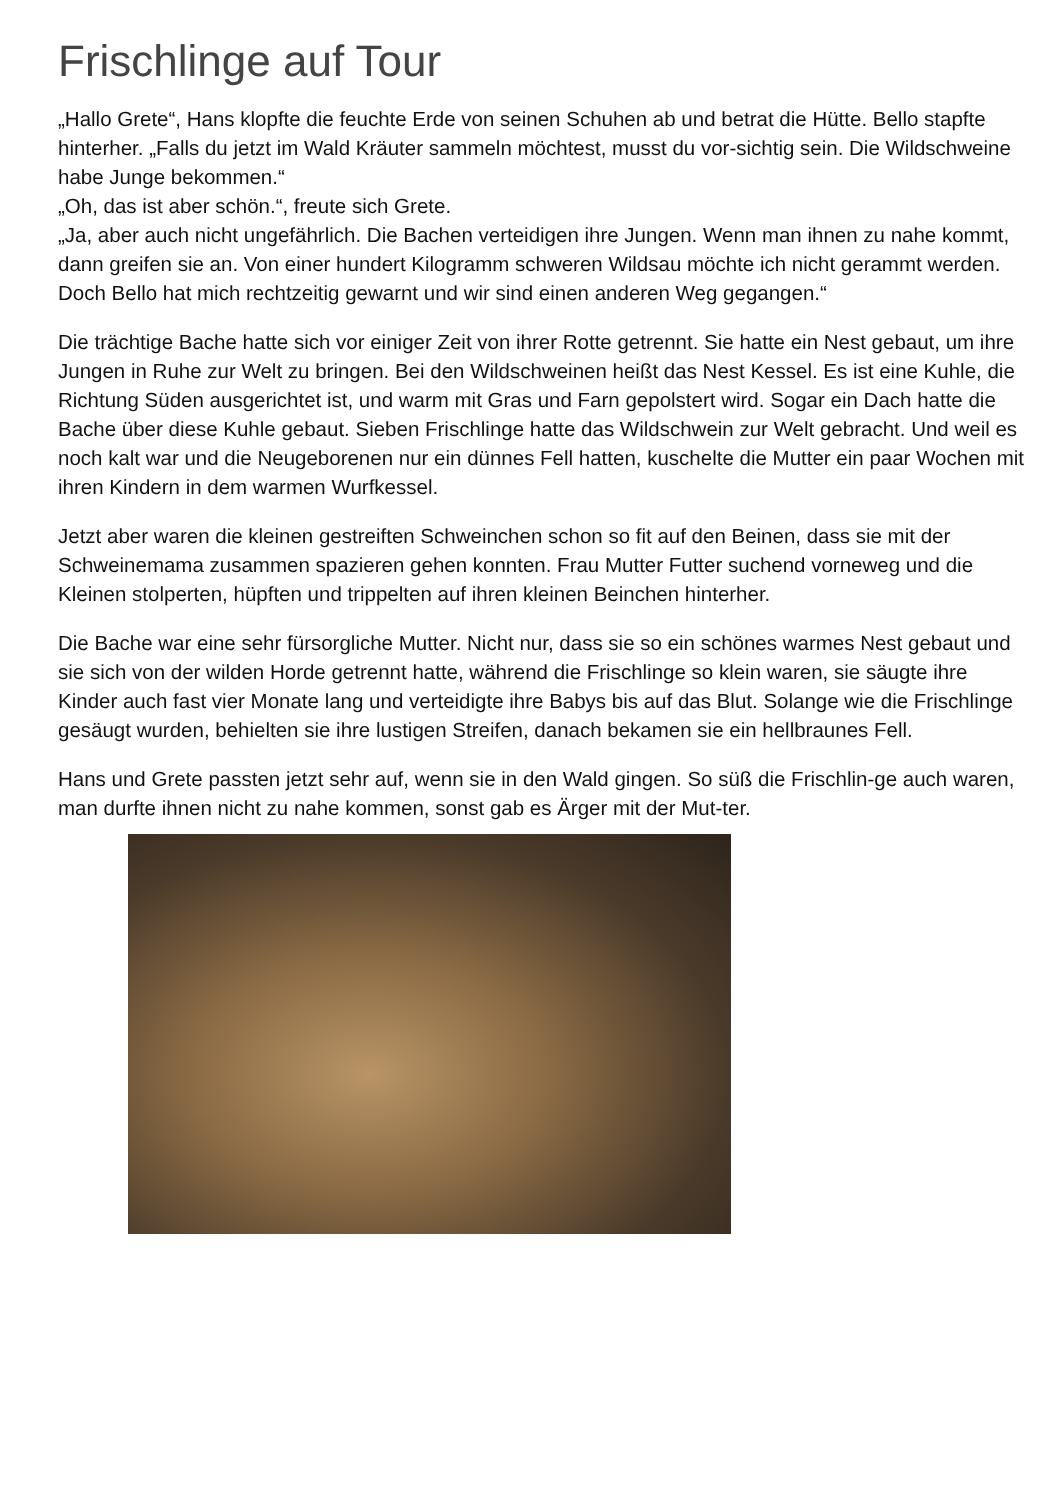Frischlinge auf Tour
„Hallo Grete“, Hans klopfte die feuchte Erde von seinen Schuhen ab und betrat die Hütte. Bello stapfte hinterher. „Falls du jetzt im Wald Kräuter sammeln möchtest, musst du vor-sichtig sein. Die Wildschweine habe Junge bekommen.“
„Oh, das ist aber schön.“, freute sich Grete.
„Ja, aber auch nicht ungefährlich. Die Bachen verteidigen ihre Jungen. Wenn man ihnen zu nahe kommt, dann greifen sie an. Von einer hundert Kilogramm schweren Wildsau möchte ich nicht gerammt werden. Doch Bello hat mich rechtzeitig gewarnt und wir sind einen anderen Weg gegangen.“
Die trächtige Bache hatte sich vor einiger Zeit von ihrer Rotte getrennt. Sie hatte ein Nest gebaut, um ihre Jungen in Ruhe zur Welt zu bringen. Bei den Wildschweinen heißt das Nest Kessel. Es ist eine Kuhle, die Richtung Süden ausgerichtet ist, und warm mit Gras und Farn gepolstert wird. Sogar ein Dach hatte die Bache über diese Kuhle gebaut. Sieben Frischlinge hatte das Wildschwein zur Welt gebracht. Und weil es noch kalt war und die Neugeborenen nur ein dünnes Fell hatten, kuschelte die Mutter ein paar Wochen mit ihren Kindern in dem warmen Wurfkessel.
Jetzt aber waren die kleinen gestreiften Schweinchen schon so fit auf den Beinen, dass sie mit der Schweinemama zusammen spazieren gehen konnten. Frau Mutter Futter suchend vorneweg und die Kleinen stolperten, hüpften und trippelten auf ihren kleinen Beinchen hinterher.
Die Bache war eine sehr fürsorgliche Mutter. Nicht nur, dass sie so ein schönes warmes Nest gebaut und sie sich von der wilden Horde getrennt hatte, während die Frischlinge so klein waren, sie säugte ihre Kinder auch fast vier Monate lang und verteidigte ihre Babys bis auf das Blut. Solange wie die Frischlinge gesäugt wurden, behielten sie ihre lustigen Streifen, danach bekamen sie ein hellbraunes Fell.
Hans und Grete passten jetzt sehr auf, wenn sie in den Wald gingen. So süß die Frischlin-ge auch waren, man durfte ihnen nicht zu nahe kommen, sonst gab es Ärger mit der Mut-ter.